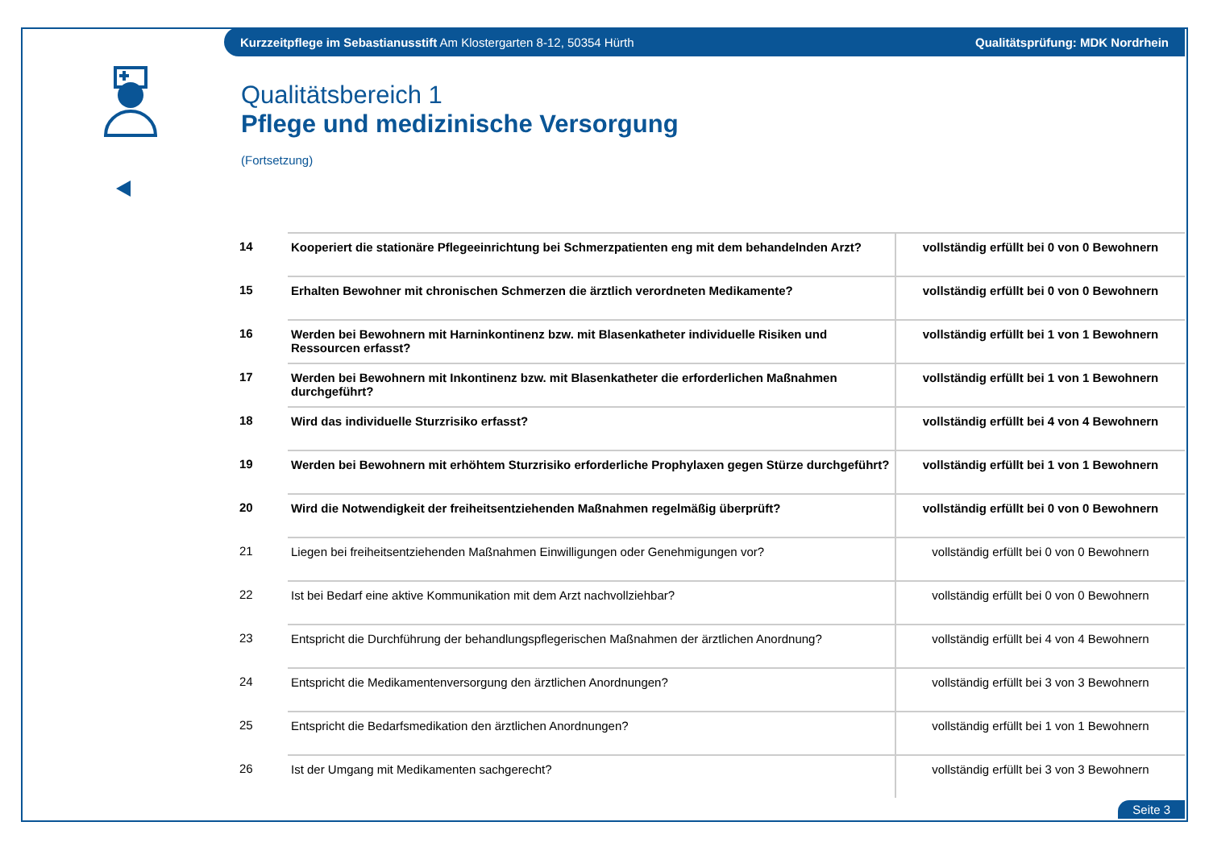Kurzzeitpflege im Sebastianusstift Am Klostergarten 8-12, 50354 Hürth Qualitätsprüfung: MDK Nordrhein
Qualitätsbereich 1
Pflege und medizinische Versorgung
(Fortsetzung)
| 14 | Kooperiert die stationäre Pflegeeinrichtung bei Schmerzpatienten eng mit dem behandelnden Arzt? | vollständig erfüllt bei 0 von 0 Bewohnern |
| 15 | Erhalten Bewohner mit chronischen Schmerzen die ärztlich verordneten Medikamente? | vollständig erfüllt bei 0 von 0 Bewohnern |
| 16 | Werden bei Bewohnern mit Harninkontinenz bzw. mit Blasenkatheter individuelle Risiken und Ressourcen erfasst? | vollständig erfüllt bei 1 von 1 Bewohnern |
| 17 | Werden bei Bewohnern mit Inkontinenz bzw. mit Blasenkatheter die erforderlichen Maßnahmen durchgeführt? | vollständig erfüllt bei 1 von 1 Bewohnern |
| 18 | Wird das individuelle Sturzrisiko erfasst? | vollständig erfüllt bei 4 von 4 Bewohnern |
| 19 | Werden bei Bewohnern mit erhöhtem Sturzrisiko erforderliche Prophylaxen gegen Stürze durchgeführt? | vollständig erfüllt bei 1 von 1 Bewohnern |
| 20 | Wird die Notwendigkeit der freiheitsentziehenden Maßnahmen regelmäßig überprüft? | vollständig erfüllt bei 0 von 0 Bewohnern |
| 21 | Liegen bei freiheitsentziehenden Maßnahmen Einwilligungen oder Genehmigungen vor? | vollständig erfüllt bei 0 von 0 Bewohnern |
| 22 | Ist bei Bedarf eine aktive Kommunikation mit dem Arzt nachvollziehbar? | vollständig erfüllt bei 0 von 0 Bewohnern |
| 23 | Entspricht die Durchführung der behandlungspflegerischen Maßnahmen der ärztlichen Anordnung? | vollständig erfüllt bei 4 von 4 Bewohnern |
| 24 | Entspricht die Medikamentenversorgung den ärztlichen Anordnungen? | vollständig erfüllt bei 3 von 3 Bewohnern |
| 25 | Entspricht die Bedarfsmedikation den ärztlichen Anordnungen? | vollständig erfüllt bei 1 von 1 Bewohnern |
| 26 | Ist der Umgang mit Medikamenten sachgerecht? | vollständig erfüllt bei 3 von 3 Bewohnern |
Seite 3